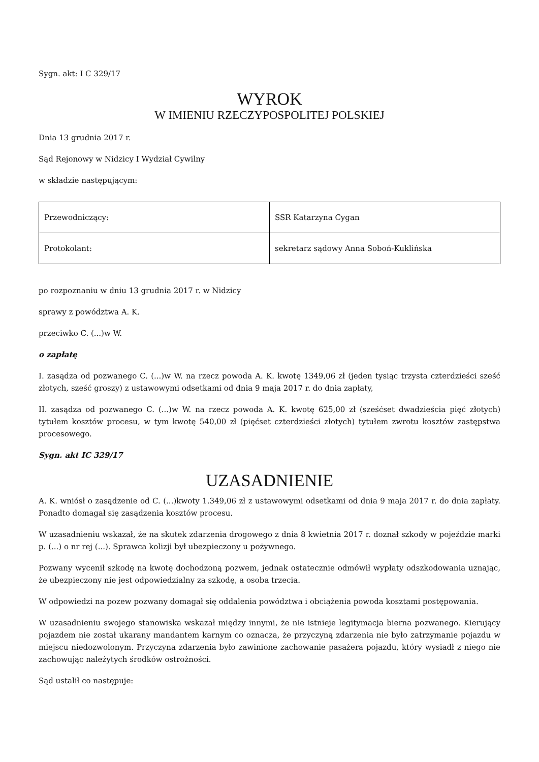Sygn. akt: I C 329/17
WYROK
W IMIENIU RZECZYPOSPOLITEJ POLSKIEJ
Dnia 13 grudnia 2017 r.
Sąd Rejonowy w Nidzicy I Wydział Cywilny
w składzie następującym:
| Przewodniczący: | SSR Katarzyna Cygan |
| Protokolant: | sekretarz sądowy Anna Soboń-Kuklińska |
po rozpoznaniu w dniu 13 grudnia 2017 r. w Nidzicy
sprawy z powództwa A. K.
przeciwko C. (...)w W.
o zapłatę
I. zasądza od pozwanego C. (...)w W. na rzecz powoda A. K. kwotę 1349,06 zł (jeden tysiąc trzysta czterdzieści sześć złotych, sześć groszy) z ustawowymi odsetkami od dnia 9 maja 2017 r. do dnia zapłaty,
II. zasądza od pozwanego C. (...)w W. na rzecz powoda A. K. kwotę 625,00 zł (sześćset dwadzieścia pięć złotych) tytułem kosztów procesu, w tym kwotę 540,00 zł (pięćset czterdzieści złotych) tytułem zwrotu kosztów zastępstwa procesowego.
Sygn. akt IC 329/17
UZASADNIENIE
A. K. wniósł o zasądzenie od C. (...)kwoty 1.349,06 zł z ustawowymi odsetkami od dnia 9 maja 2017 r. do dnia zapłaty. Ponadto domagał się zasądzenia kosztów procesu.
W uzasadnieniu wskazał, że na skutek zdarzenia drogowego z dnia 8 kwietnia 2017 r. doznał szkody w pojeździe marki p. (...) o nr rej (...). Sprawca kolizji był ubezpieczony u pożywnego.
Pozwany wycenił szkodę na kwotę dochodzoną pozwem, jednak ostatecznie odmówił wypłaty odszkodowania uznając, że ubezpieczony nie jest odpowiedzialny za szkodę, a osoba trzecia.
W odpowiedzi na pozew pozwany domagał się oddalenia powództwa i obciążenia powoda kosztami postępowania.
W uzasadnieniu swojego stanowiska wskazał między innymi, że nie istnieje legitymacja bierna pozwanego. Kierujący pojazdem nie został ukarany mandantem karnym co oznacza, że przyczyną zdarzenia nie było zatrzymanie pojazdu w miejscu niedozwolonym. Przyczyna zdarzenia było zawinione zachowanie pasażera pojazdu, który wysiadł z niego nie zachowując należytych środków ostrożności.
Sąd ustalił co następuje: